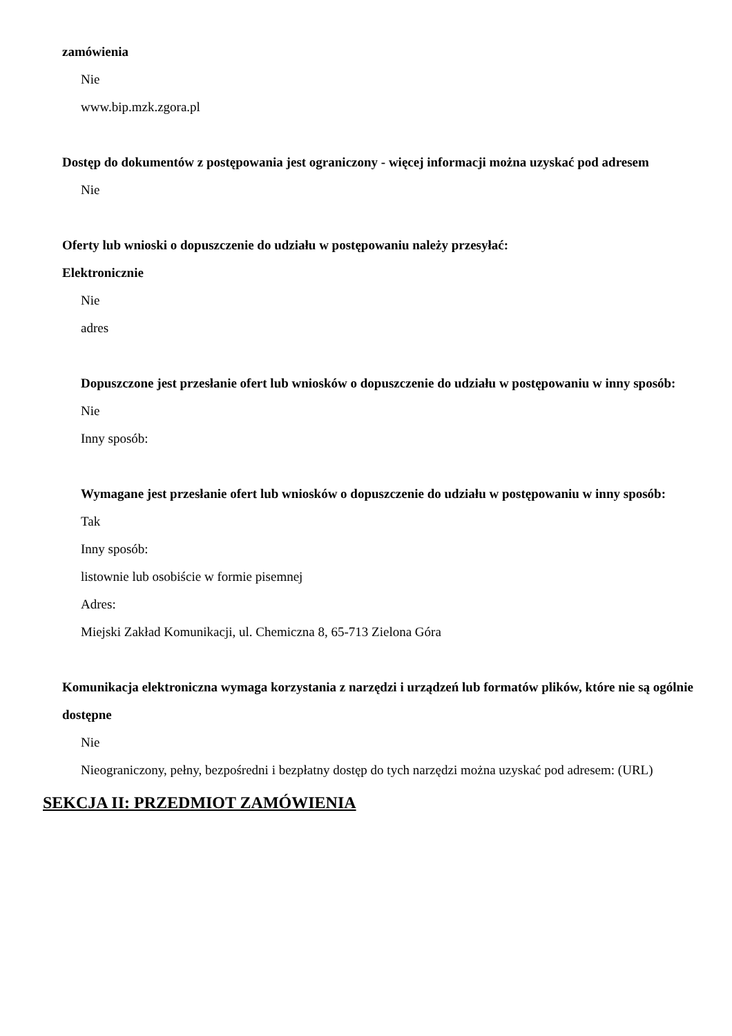zamówienia
Nie
www.bip.mzk.zgora.pl
Dostęp do dokumentów z postępowania jest ograniczony - więcej informacji można uzyskać pod adresem
Nie
Oferty lub wnioski o dopuszczenie do udziału w postępowaniu należy przesyłać:
Elektronicznie
Nie
adres
Dopuszczone jest przesłanie ofert lub wniosków o dopuszczenie do udziału w postępowaniu w inny sposób:
Nie
Inny sposób:
Wymagane jest przesłanie ofert lub wniosków o dopuszczenie do udziału w postępowaniu w inny sposób:
Tak
Inny sposób:
listownie lub osobiście w formie pisemnej
Adres:
Miejski Zakład Komunikacji, ul. Chemiczna 8, 65-713 Zielona Góra
Komunikacja elektroniczna wymaga korzystania z narzędzi i urządzeń lub formatów plików, które nie są ogólnie dostępne
Nie
Nieograniczony, pełny, bezpośredni i bezpłatny dostęp do tych narzędzi można uzyskać pod adresem: (URL)
SEKCJA II: PRZEDMIOT ZAMÓWIENIA